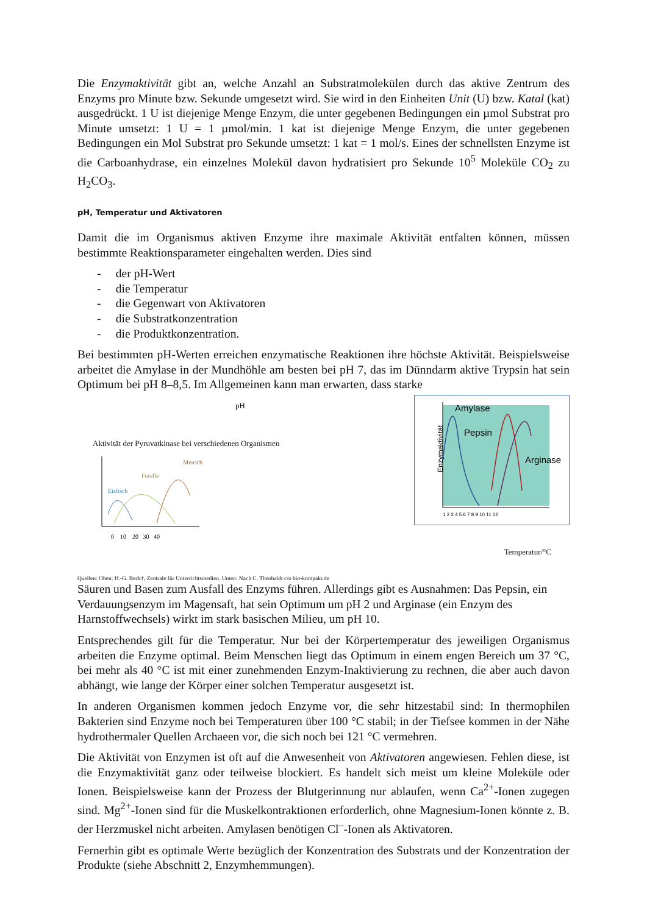Die Enzymaktivität gibt an, welche Anzahl an Substratmolekülen durch das aktive Zentrum des Enzyms pro Minute bzw. Sekunde umgesetzt wird. Sie wird in den Einheiten Unit (U) bzw. Katal (kat) ausgedrückt. 1 U ist diejenige Menge Enzym, die unter gegebenen Bedingungen ein µmol Substrat pro Minute umsetzt: 1 U = 1 µmol/min. 1 kat ist diejenige Menge Enzym, die unter gegebenen Bedingungen ein Mol Substrat pro Sekunde umsetzt: 1 kat = 1 mol/s. Eines der schnellsten Enzyme ist die Carboanhydrase, ein einzelnes Molekül davon hydratisiert pro Sekunde 10<sup>5</sup> Moleküle CO<sub>2</sub> zu H<sub>2</sub>CO<sub>3</sub>.
pH, Temperatur und Aktivatoren
Damit die im Organismus aktiven Enzyme ihre maximale Aktivität entfalten können, müssen bestimmte Reaktionsparameter eingehalten werden. Dies sind
- der pH-Wert
- die Temperatur
- die Gegenwart von Aktivatoren
- die Substratkonzentration
- die Produktkonzentration.
Bei bestimmten pH-Werten erreichen enzymatische Reaktionen ihre höchste Aktivität. Beispielsweise arbeitet die Amylase in der Mundhöhle am besten bei pH 7, das im Dünndarm aktive Trypsin hat sein Optimum bei pH 8–8,5. Im Allgemeinen kann man erwarten, dass starke
Amylase
Pepsin
Arginase
Enzymaktivität
1 2 3 4 5 6 7 8 9 10 11 12
pH
Aktivität der Pyruvatkinase bei verschiedenen Organismen
Eisfisch
Forelle
Mensch
0 10 20 30 40
Temperatur/°C
Quellen: Oben: H.-G. Beck†, Zentrale für Unterrichtsmedien. Unten: Nach C. Theobaldt c/o bio-kompakt.de
Säuren und Basen zum Ausfall des Enzyms führen. Allerdings gibt es Ausnahmen: Das Pepsin, ein Verdauungsenzym im Magensaft, hat sein Optimum um pH 2 und Arginase (ein Enzym des Harnstoffwechsels) wirkt im stark basischen Milieu, um pH 10.
Entsprechendes gilt für die Temperatur. Nur bei der Körpertemperatur des jeweiligen Organismus arbeiten die Enzyme optimal. Beim Menschen liegt das Optimum in einem engen Bereich um 37 °C, bei mehr als 40 °C ist mit einer zunehmenden Enzym-Inaktivierung zu rechnen, die aber auch davon abhängt, wie lange der Körper einer solchen Temperatur ausgesetzt ist.
In anderen Organismen kommen jedoch Enzyme vor, die sehr hitzestabil sind: In thermophilen Bakterien sind Enzyme noch bei Temperaturen über 100 °C stabil; in der Tiefsee kommen in der Nähe hydrothermaler Quellen Archaeen vor, die sich noch bei 121 °C vermehren.
Die Aktivität von Enzymen ist oft auf die Anwesenheit von Aktivatoren angewiesen. Fehlen diese, ist die Enzymaktivität ganz oder teilweise blockiert. Es handelt sich meist um kleine Moleküle oder Ionen. Beispielsweise kann der Prozess der Blutgerinnung nur ablaufen, wenn Ca<sup>2+</sup>-Ionen zugegen sind. Mg<sup>2+</sup>-Ionen sind für die Muskelkontraktionen erforderlich, ohne Magnesium-Ionen könnte z. B. der Herzmuskel nicht arbeiten. Amylasen benötigen Cl<sup>–</sup>-Ionen als Aktivatoren.
Fernerhin gibt es optimale Werte bezüglich der Konzentration des Substrats und der Konzentration der Produkte (siehe Abschnitt 2, Enzymhemmungen).